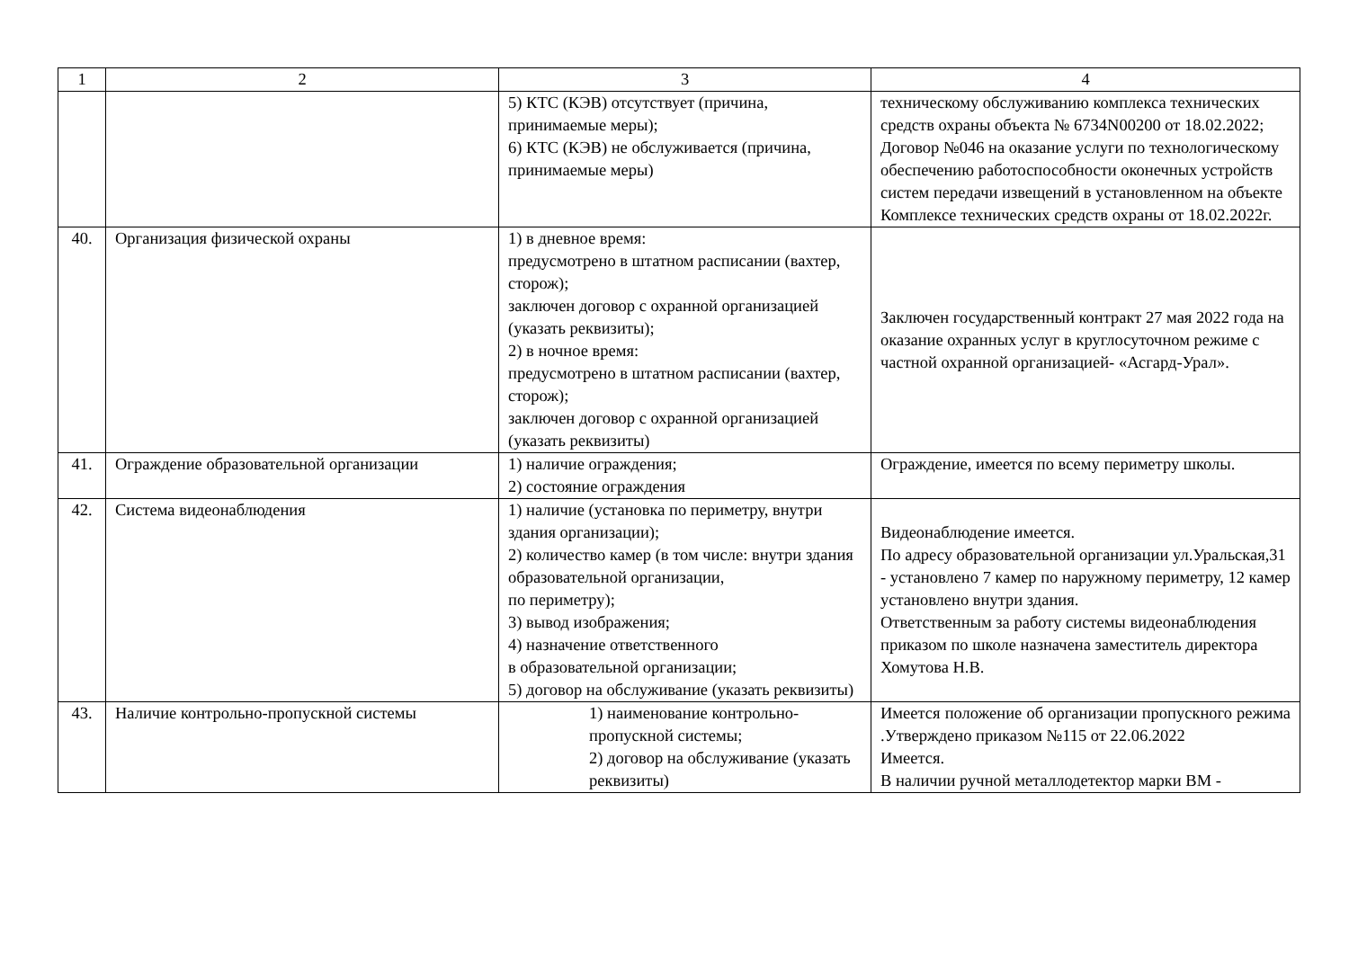| 1 | 2 | 3 | 4 |
| --- | --- | --- | --- |
| | | 5) КТС (КЭВ) отсутствует (причина, принимаемые меры); 6) КТС (КЭВ) не обслуживается (причина, принимаемые меры) | техническому обслуживанию комплекса технических средств охраны объекта № 6734N00200 от 18.02.2022; Договор №046 на оказание услуги по технологическому обеспечению работоспособности оконечных устройств систем передачи извещений в установленном на объекте Комплексе технических средств охраны от 18.02.2022г. |
| 40. | Организация физической охраны | 1) в дневное время: предусмотрено в штатном расписании (вахтер, сторож); заключен договор с охранной организацией (указать реквизиты); 2) в ночное время: предусмотрено в штатном расписании (вахтер, сторож); заключен договор с охранной организацией (указать реквизиты) | Заключен государственный контракт 27 мая 2022 года на оказание охранных услуг в круглосуточном режиме с частной охранной организацией- «Асгард-Урал». |
| 41. | Ограждение образовательной организации | 1) наличие ограждения; 2) состояние ограждения | Ограждение, имеется по всему периметру школы. |
| 42. | Система видеонаблюдения | 1) наличие (установка по периметру, внутри здания организации); 2) количество камер (в том числе: внутри здания образовательной организации, по периметру); 3) вывод изображения; 4) назначение ответственного в образовательной организации; 5) договор на обслуживание (указать реквизиты) | Видеонаблюдение имеется. По адресу образовательной организации ул.Уральская,31 - установлено 7 камер по наружному периметру, 12 камер установлено внутри здания. Ответственным за работу системы видеонаблюдения приказом по школе назначена заместитель директора Хомутова Н.В. |
| 43. | Наличие контрольно-пропускной системы | 1) наименование контрольно-пропускной системы; 2) договор на обслуживание (указать реквизиты) | Имеется положение об организации пропускного режима .Утверждено приказом №115 от 22.06.2022 Имеется. В наличии ручной металлодетектор марки ВМ - |